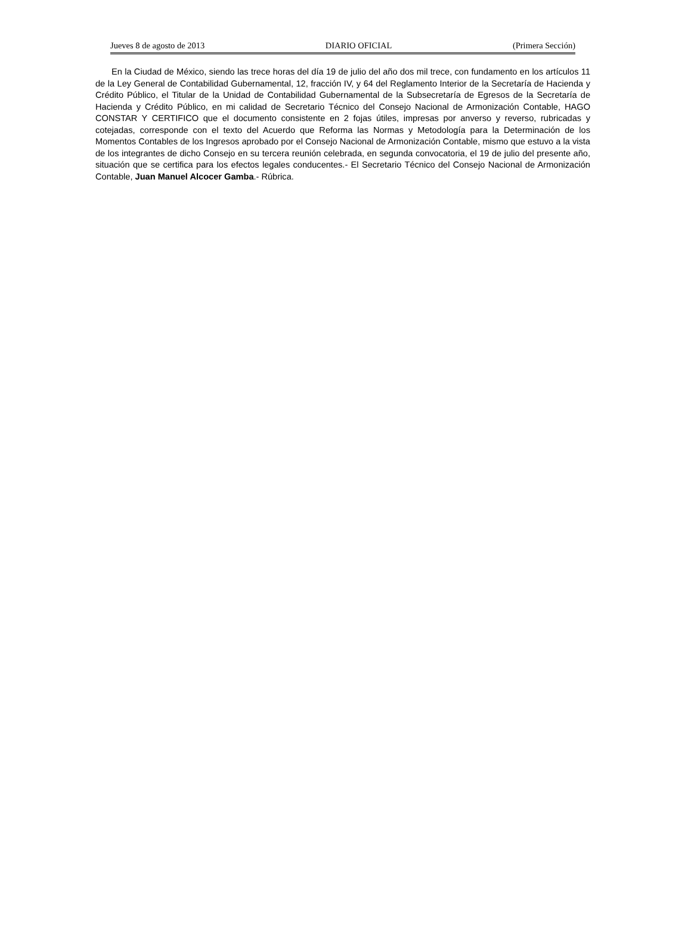Jueves 8 de agosto de 2013 DIARIO OFICIAL (Primera Sección)
En la Ciudad de México, siendo las trece horas del día 19 de julio del año dos mil trece, con fundamento en los artículos 11 de la Ley General de Contabilidad Gubernamental, 12, fracción IV, y 64 del Reglamento Interior de la Secretaría de Hacienda y Crédito Público, el Titular de la Unidad de Contabilidad Gubernamental de la Subsecretaría de Egresos de la Secretaría de Hacienda y Crédito Público, en mi calidad de Secretario Técnico del Consejo Nacional de Armonización Contable, HAGO CONSTAR Y CERTIFICO que el documento consistente en 2 fojas útiles, impresas por anverso y reverso, rubricadas y cotejadas, corresponde con el texto del Acuerdo que Reforma las Normas y Metodología para la Determinación de los Momentos Contables de los Ingresos aprobado por el Consejo Nacional de Armonización Contable, mismo que estuvo a la vista de los integrantes de dicho Consejo en su tercera reunión celebrada, en segunda convocatoria, el 19 de julio del presente año, situación que se certifica para los efectos legales conducentes.- El Secretario Técnico del Consejo Nacional de Armonización Contable, Juan Manuel Alcocer Gamba.- Rúbrica.